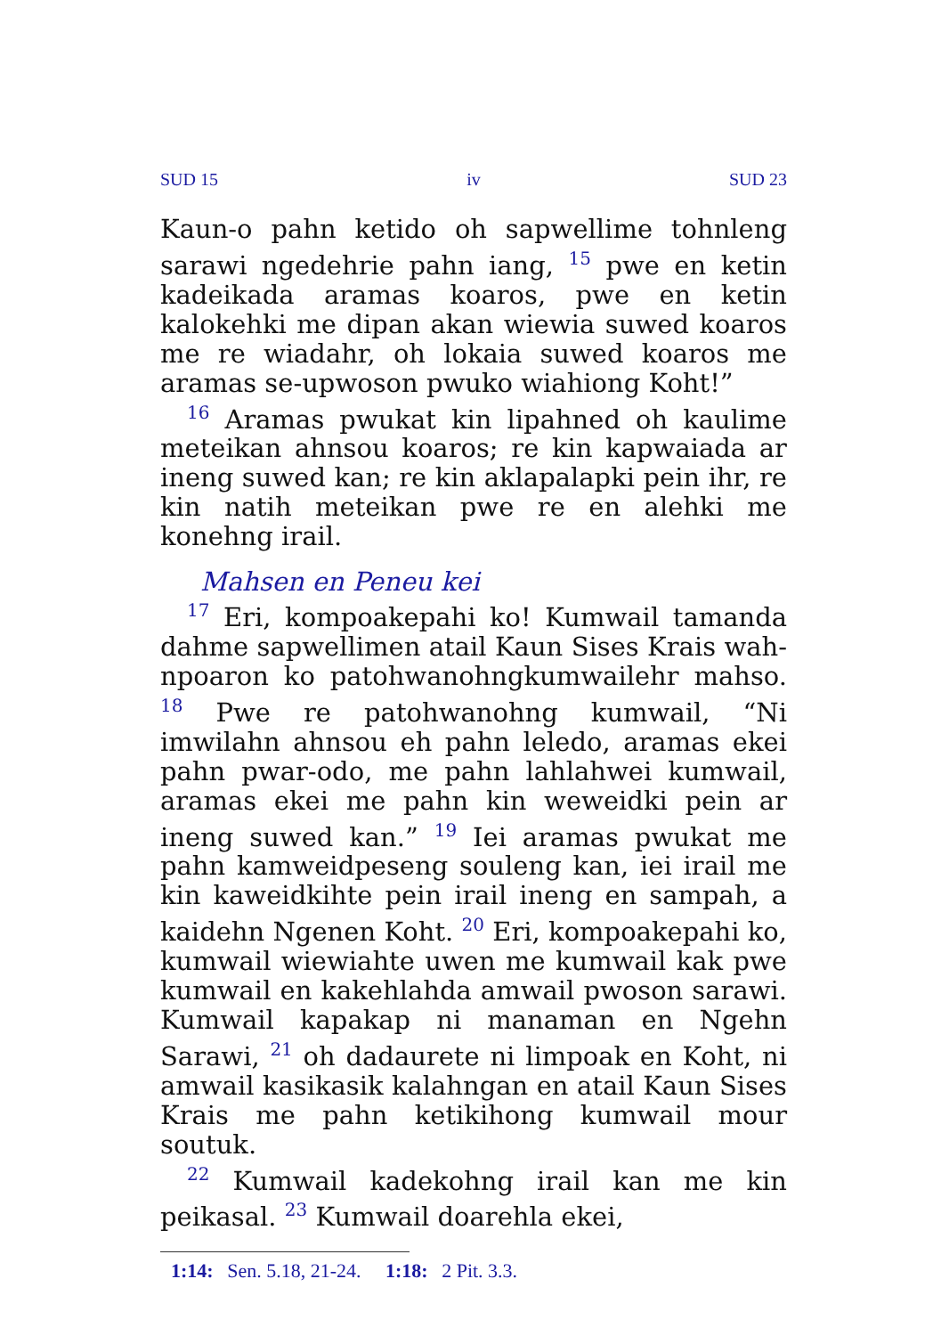SUD 15 iv SUD 23
Kaun-o pahn ketido oh sapwellime tohnleng sarawi ngedehrie pahn iang, <sup>15</sup> pwe en ketin kadeikada aramas koaros, pwe en ketin kalokehki me dipan akan wiewia suwed koaros me re wiadahr, oh lokaia suwed koaros me aramas se-upwoson pwuko wiahiong Koht!”
<sup>16</sup> Aramas pwukat kin lipahned oh kaulime meteikan ahnsou koaros; re kin kapwaiada ar ineng suwed kan; re kin aklapalapki pein ihr, re kin natih meteikan pwe re en alehki me konehng irail.
Mahsen en Peneu kei
<sup>17</sup> Eri, kompoakepahi ko! Kumwail tamanda dahme sapwellimen atail Kaun Sises Krais wah-npoaron ko patohwanohngkumwailehr mahso. <sup>18</sup> Pwe re patohwanohng kumwail, “Ni imwilahn ahnsou eh pahn leledo, aramas ekei pahn pwar-odo, me pahn lahlahwei kumwail, aramas ekei me pahn kin weweidki pein ar ineng suwed kan.” <sup>19</sup> Iei aramas pwukat me pahn kamweidpeseng souleng kan, iei irail me kin kaweidkihte pein irail ineng en sampah, a kaidehn Ngenen Koht. <sup>20</sup> Eri, kompoakepahi ko, kumwail wiewiahte uwen me kumwail kak pwe kumwail en kakehlahda amwail pwoson sarawi. Kumwail kapakap ni manaman en Ngehn Sarawi, <sup>21</sup> oh dadaurete ni limpoak en Koht, ni amwail kasikasik kalahngan en atail Kaun Sises Krais me pahn ketikihong kumwail mour soutuk.
<sup>22</sup> Kumwail kadekohng irail kan me kin peikasal. <sup>23</sup> Kumwail doarehla ekei,
1:14: Sen. 5.18, 21-24. 1:18: 2 Pit. 3.3.